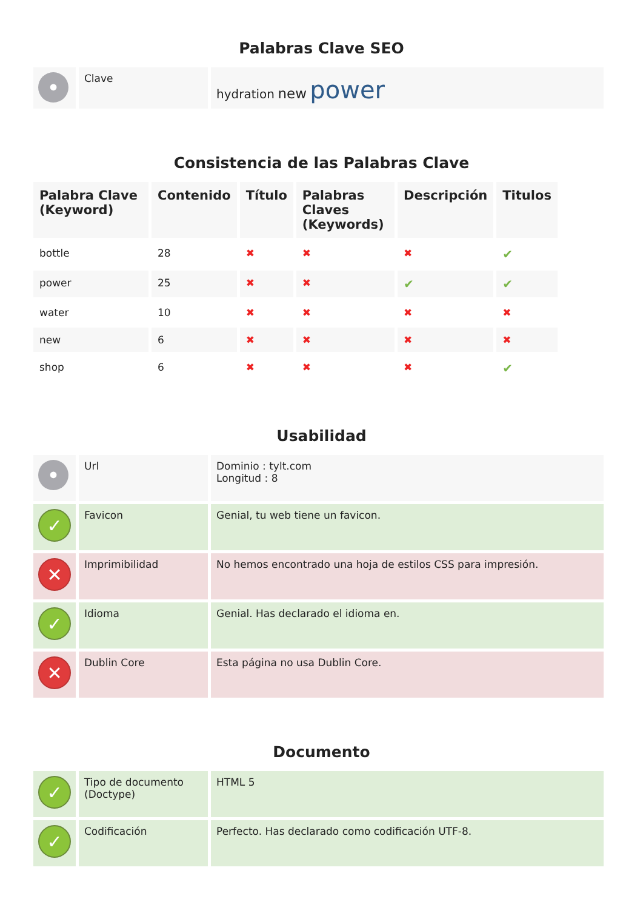Palabras Clave SEO
| • | Clave | hydration new power |
Consistencia de las Palabras Clave
| Palabra Clave (Keyword) | Contenido | Título | Palabras Claves (Keywords) | Descripción | Titulos |
| --- | --- | --- | --- | --- | --- |
| bottle | 28 | ✖ | ✖ | ✖ | ✔ |
| power | 25 | ✖ | ✖ | ✔ | ✔ |
| water | 10 | ✖ | ✖ | ✖ | ✖ |
| new | 6 | ✖ | ✖ | ✖ | ✖ |
| shop | 6 | ✖ | ✖ | ✖ | ✔ |
Usabilidad
| • | Url | Dominio : tylt.com Longitud : 8 |
| ✓ | Favicon | Genial, tu web tiene un favicon. |
| ✕ | Imprimibilidad | No hemos encontrado una hoja de estilos CSS para impresión. |
| ✓ | Idioma | Genial. Has declarado el idioma en. |
| ✕ | Dublin Core | Esta página no usa Dublin Core. |
Documento
| ✓ | Tipo de documento (Doctype) | HTML 5 |
| ✓ | Codificación | Perfecto. Has declarado como codificación UTF-8. |